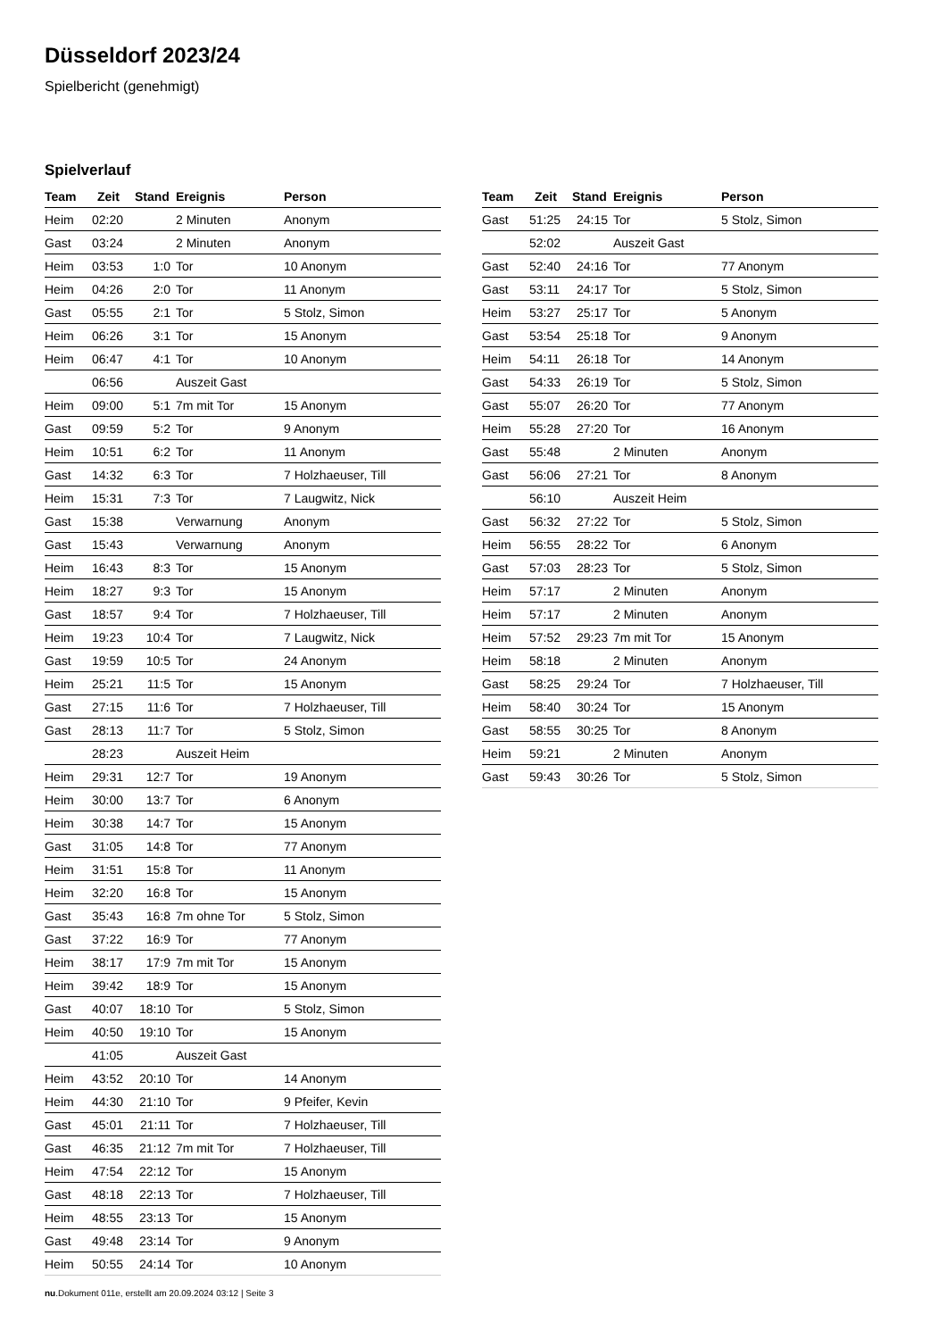Düsseldorf 2023/24
Spielbericht (genehmigt)
Spielverlauf
| Team | Zeit | Stand | Ereignis | Person |
| --- | --- | --- | --- | --- |
| Heim | 02:20 | | 2 Minuten | Anonym |
| Gast | 03:24 | | 2 Minuten | Anonym |
| Heim | 03:53 | 1:0 | Tor | 10 Anonym |
| Heim | 04:26 | 2:0 | Tor | 11 Anonym |
| Gast | 05:55 | 2:1 | Tor | 5 Stolz, Simon |
| Heim | 06:26 | 3:1 | Tor | 15 Anonym |
| Heim | 06:47 | 4:1 | Tor | 10 Anonym |
| | 06:56 | | Auszeit Gast | |
| Heim | 09:00 | 5:1 | 7m mit Tor | 15 Anonym |
| Gast | 09:59 | 5:2 | Tor | 9 Anonym |
| Heim | 10:51 | 6:2 | Tor | 11 Anonym |
| Gast | 14:32 | 6:3 | Tor | 7 Holzhaeuser, Till |
| Heim | 15:31 | 7:3 | Tor | 7 Laugwitz, Nick |
| Gast | 15:38 | | Verwarnung | Anonym |
| Gast | 15:43 | | Verwarnung | Anonym |
| Heim | 16:43 | 8:3 | Tor | 15 Anonym |
| Heim | 18:27 | 9:3 | Tor | 15 Anonym |
| Gast | 18:57 | 9:4 | Tor | 7 Holzhaeuser, Till |
| Heim | 19:23 | 10:4 | Tor | 7 Laugwitz, Nick |
| Gast | 19:59 | 10:5 | Tor | 24 Anonym |
| Heim | 25:21 | 11:5 | Tor | 15 Anonym |
| Gast | 27:15 | 11:6 | Tor | 7 Holzhaeuser, Till |
| Gast | 28:13 | 11:7 | Tor | 5 Stolz, Simon |
| | 28:23 | | Auszeit Heim | |
| Heim | 29:31 | 12:7 | Tor | 19 Anonym |
| Heim | 30:00 | 13:7 | Tor | 6 Anonym |
| Heim | 30:38 | 14:7 | Tor | 15 Anonym |
| Gast | 31:05 | 14:8 | Tor | 77 Anonym |
| Heim | 31:51 | 15:8 | Tor | 11 Anonym |
| Heim | 32:20 | 16:8 | Tor | 15 Anonym |
| Gast | 35:43 | 16:8 | 7m ohne Tor | 5 Stolz, Simon |
| Gast | 37:22 | 16:9 | Tor | 77 Anonym |
| Heim | 38:17 | 17:9 | 7m mit Tor | 15 Anonym |
| Heim | 39:42 | 18:9 | Tor | 15 Anonym |
| Gast | 40:07 | 18:10 | Tor | 5 Stolz, Simon |
| Heim | 40:50 | 19:10 | Tor | 15 Anonym |
| | 41:05 | | Auszeit Gast | |
| Heim | 43:52 | 20:10 | Tor | 14 Anonym |
| Heim | 44:30 | 21:10 | Tor | 9 Pfeifer, Kevin |
| Gast | 45:01 | 21:11 | Tor | 7 Holzhaeuser, Till |
| Gast | 46:35 | 21:12 | 7m mit Tor | 7 Holzhaeuser, Till |
| Heim | 47:54 | 22:12 | Tor | 15 Anonym |
| Gast | 48:18 | 22:13 | Tor | 7 Holzhaeuser, Till |
| Heim | 48:55 | 23:13 | Tor | 15 Anonym |
| Gast | 49:48 | 23:14 | Tor | 9 Anonym |
| Heim | 50:55 | 24:14 | Tor | 10 Anonym |
| Team | Zeit | Stand | Ereignis | Person |
| --- | --- | --- | --- | --- |
| Gast | 51:25 | 24:15 | Tor | 5 Stolz, Simon |
| | 52:02 | | Auszeit Gast | |
| Gast | 52:40 | 24:16 | Tor | 77 Anonym |
| Gast | 53:11 | 24:17 | Tor | 5 Stolz, Simon |
| Heim | 53:27 | 25:17 | Tor | 5 Anonym |
| Gast | 53:54 | 25:18 | Tor | 9 Anonym |
| Heim | 54:11 | 26:18 | Tor | 14 Anonym |
| Gast | 54:33 | 26:19 | Tor | 5 Stolz, Simon |
| Gast | 55:07 | 26:20 | Tor | 77 Anonym |
| Heim | 55:28 | 27:20 | Tor | 16 Anonym |
| Gast | 55:48 | | 2 Minuten | Anonym |
| Gast | 56:06 | 27:21 | Tor | 8 Anonym |
| | 56:10 | | Auszeit Heim | |
| Gast | 56:32 | 27:22 | Tor | 5 Stolz, Simon |
| Heim | 56:55 | 28:22 | Tor | 6 Anonym |
| Gast | 57:03 | 28:23 | Tor | 5 Stolz, Simon |
| Heim | 57:17 | | 2 Minuten | Anonym |
| Heim | 57:17 | | 2 Minuten | Anonym |
| Heim | 57:52 | 29:23 | 7m mit Tor | 15 Anonym |
| Heim | 58:18 | | 2 Minuten | Anonym |
| Gast | 58:25 | 29:24 | Tor | 7 Holzhaeuser, Till |
| Heim | 58:40 | 30:24 | Tor | 15 Anonym |
| Gast | 58:55 | 30:25 | Tor | 8 Anonym |
| Heim | 59:21 | | 2 Minuten | Anonym |
| Gast | 59:43 | 30:26 | Tor | 5 Stolz, Simon |
nu.Dokument 011e, erstellt am 20.09.2024 03:12 | Seite 3